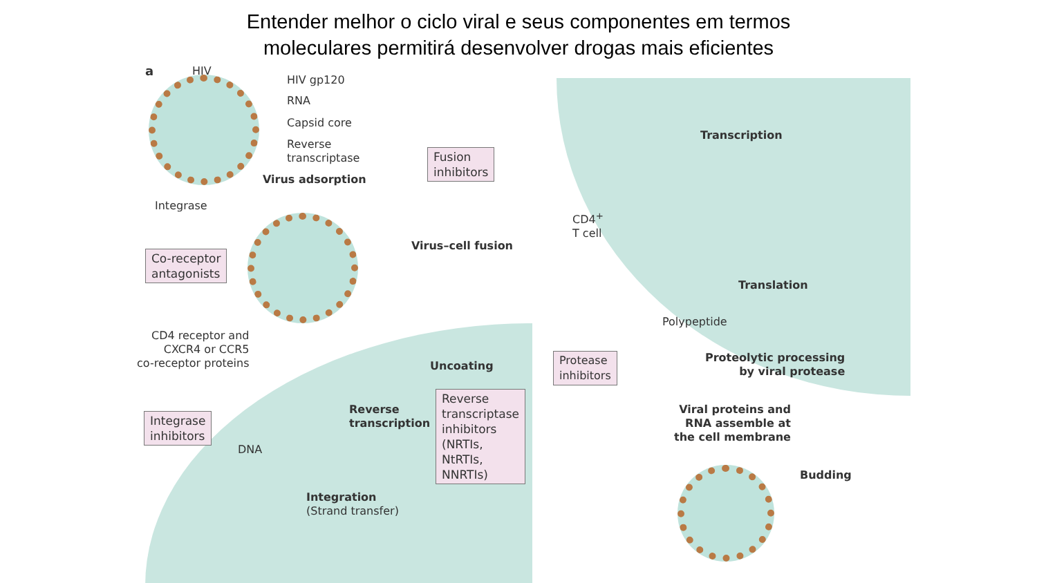Entender melhor o ciclo viral e seus componentes em termos
moleculares permitirá desenvolver drogas mais eficientes
a HIV
HIV gp120
RNA
Capsid core
Reverse
transcriptase
Virus adsorption
Integrase
Fusion
inhibitors
Virus–cell fusion
Co-receptor
antagonists
CD4 receptor and
CXCR4 or CCR5
co-receptor proteins
Uncoating
Reverse
transcription
Reverse
transcriptase
inhibitors
(NRTIs,
NtRTIs,
NNRTIs)
Integrase
inhibitors
DNA
Integration
(Strand transfer)
Transcription
CD4<sup>+</sup>
T cell
Translation
Polypeptide
Protease
inhibitors
Proteolytic processing
by viral protease
Viral proteins and
RNA assemble at
the cell membrane
Budding